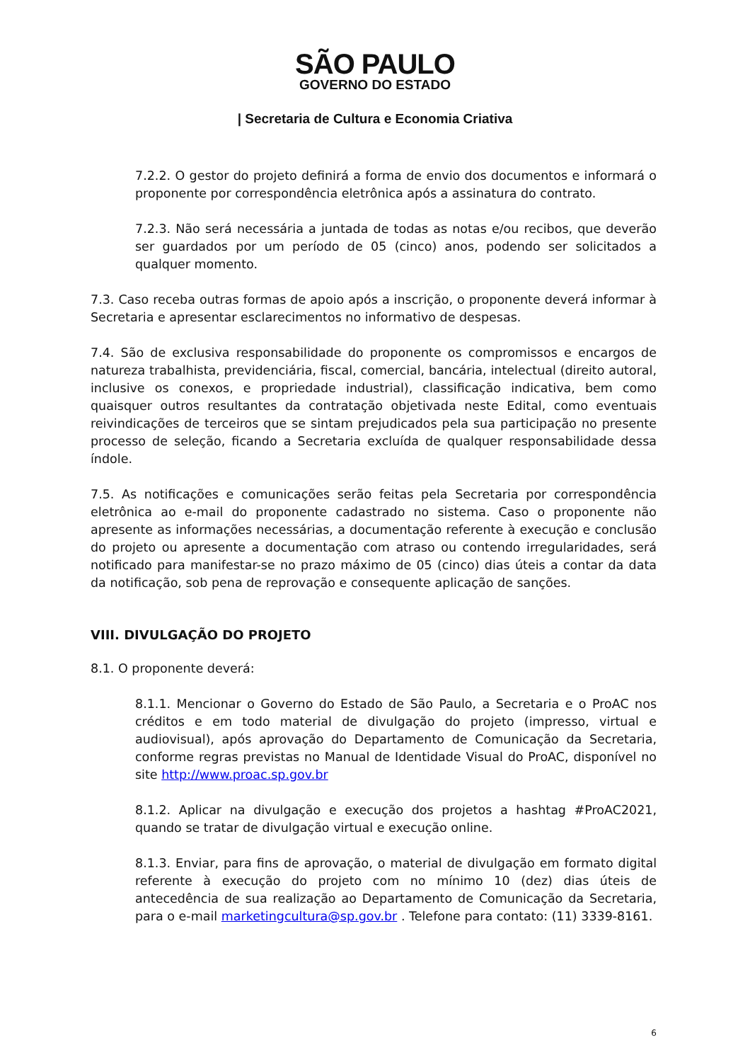SÃO PAULO
GOVERNO DO ESTADO
| Secretaria de Cultura e Economia Criativa
7.2.2. O gestor do projeto definirá a forma de envio dos documentos e informará o proponente por correspondência eletrônica após a assinatura do contrato.
7.2.3. Não será necessária a juntada de todas as notas e/ou recibos, que deverão ser guardados por um período de 05 (cinco) anos, podendo ser solicitados a qualquer momento.
7.3. Caso receba outras formas de apoio após a inscrição, o proponente deverá informar à Secretaria e apresentar esclarecimentos no informativo de despesas.
7.4. São de exclusiva responsabilidade do proponente os compromissos e encargos de natureza trabalhista, previdenciária, fiscal, comercial, bancária, intelectual (direito autoral, inclusive os conexos, e propriedade industrial), classificação indicativa, bem como quaisquer outros resultantes da contratação objetivada neste Edital, como eventuais reivindicações de terceiros que se sintam prejudicados pela sua participação no presente processo de seleção, ficando a Secretaria excluída de qualquer responsabilidade dessa índole.
7.5. As notificações e comunicações serão feitas pela Secretaria por correspondência eletrônica ao e-mail do proponente cadastrado no sistema. Caso o proponente não apresente as informações necessárias, a documentação referente à execução e conclusão do projeto ou apresente a documentação com atraso ou contendo irregularidades, será notificado para manifestar-se no prazo máximo de 05 (cinco) dias úteis a contar da data da notificação, sob pena de reprovação e consequente aplicação de sanções.
VIII. DIVULGAÇÃO DO PROJETO
8.1. O proponente deverá:
8.1.1. Mencionar o Governo do Estado de São Paulo, a Secretaria e o ProAC nos créditos e em todo material de divulgação do projeto (impresso, virtual e audiovisual), após aprovação do Departamento de Comunicação da Secretaria, conforme regras previstas no Manual de Identidade Visual do ProAC, disponível no site http://www.proac.sp.gov.br
8.1.2. Aplicar na divulgação e execução dos projetos a hashtag #ProAC2021, quando se tratar de divulgação virtual e execução online.
8.1.3. Enviar, para fins de aprovação, o material de divulgação em formato digital referente à execução do projeto com no mínimo 10 (dez) dias úteis de antecedência de sua realização ao Departamento de Comunicação da Secretaria, para o e-mail marketingcultura@sp.gov.br . Telefone para contato: (11) 3339-8161.
6